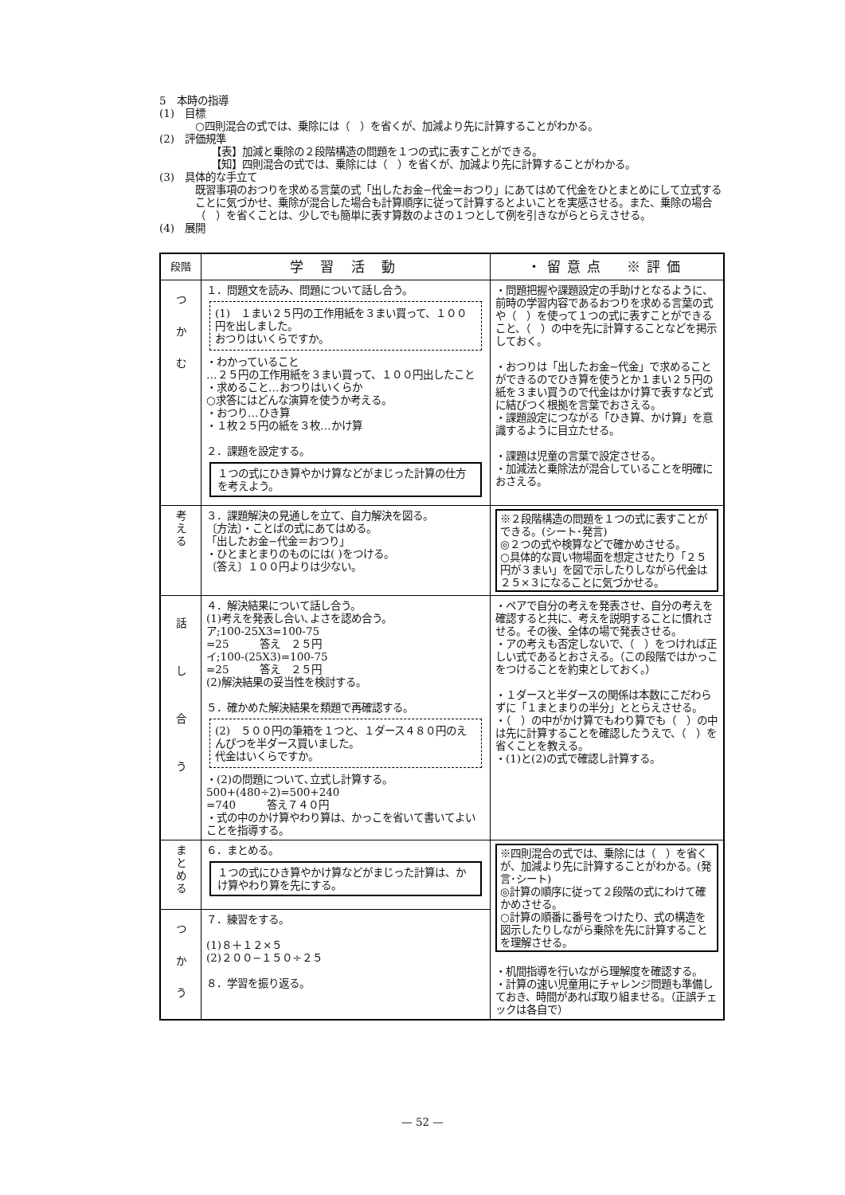5　本時の指導
(1)　目標
○四則混合の式では、乗除には（　）を省くが、加減より先に計算することがわかる。
(2)　評価規準
【表】加減と乗除の２段階構造の問題を１つの式に表すことができる。
【知】四則混合の式では、乗除には（　）を省くが、加減より先に計算することがわかる。
(3)　具体的な手立て
既習事項のおつりを求める言葉の式「出したお金−代金＝おつり」にあてはめて代金をひとまとめにして立式することに気づかせ、乗除が混合した場合も計算順序に従って計算するとよいことを実感させる。また、乗除の場合（　）を省くことは、少しでも簡単に表す算数のよさの１つとして例を引きながらとらえさせる。
(4)　展開
| 段階 | 学 習 活 動 | ・留意点 ※評価 |
| --- | --- | --- |
| つ か む | １．問題文を読み、問題について話し合う。 (1) １まい２５円の工作用紙を３まい買って、１００円を出しました。 おつりはいくらですか。 ・わかっていること …２５円の工作用紙を３まい買って、１００円出したこと ・求めること…おつりはいくらか ○求答にはどんな演算を使うか考える。 ・おつり…ひき算 ・１枚２５円の紙を３枚…かけ算 ２．課題を設定する。 １つの式にひき算やかけ算などがまじった計算の仕方を考えよう。 | ・問題把握や課題設定の手助けとなるように、前時の学習内容であるおつりを求める言葉の式や（ ）を使って１つの式に表すことができること、（ ）の中を先に計算することなどを掲示しておく。 ・おつりは「出したお金−代金」で求めることができるのでひき算を使うとか１まい２５円の紙を３まい買うので代金はかけ算で表すなど式に結びつく根拠を言葉でおさえる。 ・課題設定につながる「ひき算、かけ算」を意識するように目立たせる。 ・課題は児童の言葉で設定させる。 ・加減法と乗除法が混合していることを明確におさえる。 |
| 考 え る | ３．課題解決の見通しを立て、自力解決を図る。 〔方法〕・ことばの式にあてはめる。 「出したお金−代金＝おつり」 ・ひとまとまりのものには( )をつける。 〔答え〕１００円よりは少ない。 | ※２段階構造の問題を１つの式に表すことができる。(シート･発言) ◎２つの式や検算などで確かめさせる。 ○具体的な買い物場面を想定させたり「２５円が３まい」を図で示したりしながら代金は２５×３になることに気づかせる。 |
| 話 し 合 う | ４．解決結果について話し合う。 (1)考えを発表し合い､よさを認め合う。 ア;100-25X3=100-75 =25 答え ２５円 イ;100-(25X3)=100-75 =25 答え ２５円 (2)解決結果の妥当性を検討する。 ５．確かめた解決結果を類題で再確認する。 (2) ５００円の筆箱を１つと、１ダース４８０円のえんぴつを半ダース買いました。 代金はいくらですか。 ・(2)の問題について､立式し計算する。 500+(480÷2)=500+240 =740 答え７４０円 ・式の中のかけ算やわり算は、かっこを省いて書いてよいことを指導する。 | ・ペアで自分の考えを発表させ、自分の考えを確認すると共に、考えを説明することに慣れさせる。その後、全体の場で発表させる。 ・アの考えも否定しないで、（ ）をつければ正しい式であるとおさえる。（この段階ではかっこをつけることを約束としておく。） ・１ダースと半ダースの関係は本数にこだわらずに「１まとまりの半分」ととらえさせる。 ・（ ）の中がかけ算でもわり算でも（ ）の中は先に計算することを確認したうえで、（ ）を省くことを教える。 ・(1)と(2)の式で確認し計算する。 |
| ま と め る | ６．まとめる。 １つの式にひき算やかけ算などがまじった計算は、かけ算やわり算を先にする。 | ※四則混合の式では、乗除には（ ）を省くが、加減より先に計算することがわかる。(発言･シート) ◎計算の順序に従って２段階の式にわけて確かめさせる。 ○計算の順番に番号をつけたり、式の構造を図示したりしながら乗除を先に計算することを理解させる。 ・机間指導を行いながら理解度を確認する。 ・計算の速い児童用にチャレンジ問題も準備しておき、時間があれば取り組ませる。（正誤チェックは各自で） |
| つ か う | ７．練習をする。 (1)８＋１２×５ (2)２００−１５０÷２５ ８．学習を振り返る。 | |
— 52 —